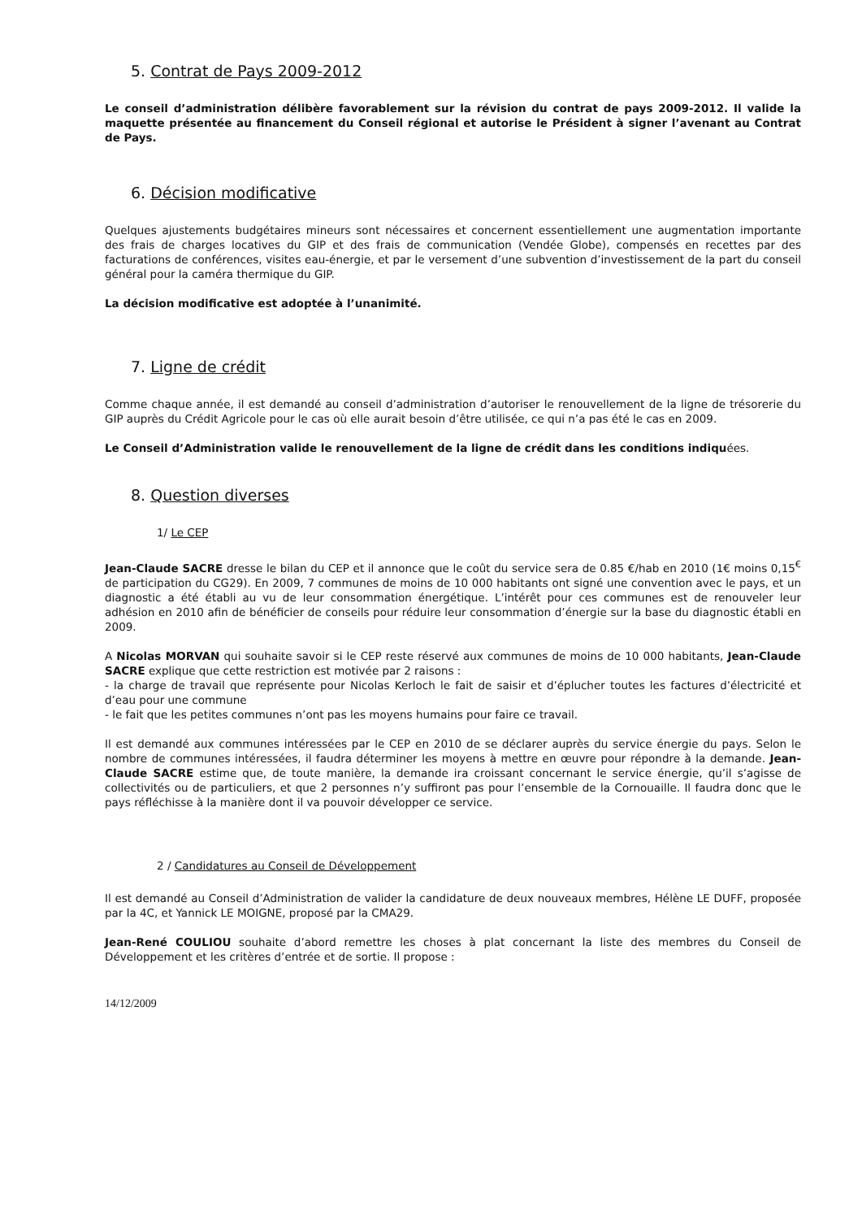5. Contrat de Pays 2009-2012
Le conseil d’administration délibère favorablement sur la révision du contrat de pays 2009-2012. Il valide la maquette présentée au financement du Conseil régional et autorise le Président à signer l’avenant au Contrat de Pays.
6. Décision modificative
Quelques ajustements budgétaires mineurs sont nécessaires et concernent essentiellement une augmentation importante des frais de charges locatives du GIP et des frais de communication (Vendée Globe), compensés en recettes par des facturations de conférences, visites eau-énergie, et par le versement d’une subvention d’investissement de la part du conseil général pour la caméra thermique du GIP.
La décision modificative est adoptée à l’unanimité.
7. Ligne de crédit
Comme chaque année, il est demandé au conseil d’administration d’autoriser le renouvellement de la ligne de trésorerie du GIP auprès du Crédit Agricole pour le cas où elle aurait besoin d’être utilisée, ce qui n’a pas été le cas en 2009.
Le Conseil d’Administration valide le renouvellement de la ligne de crédit dans les conditions indiquées.
8. Question diverses
1/ Le CEP
Jean-Claude SACRE dresse le bilan du CEP et il annonce que le coût du service sera de 0.85 €/hab en 2010 (1€ moins 0,15<sup>€</sup> de participation du CG29). En 2009, 7 communes de moins de 10 000 habitants ont signé une convention avec le pays, et un diagnostic a été établi au vu de leur consommation énergétique. L’intérêt pour ces communes est de renouveler leur adhésion en 2010 afin de bénéficier de conseils pour réduire leur consommation d’énergie sur la base du diagnostic établi en 2009.
A Nicolas MORVAN qui souhaite savoir si le CEP reste réservé aux communes de moins de 10 000 habitants, Jean-Claude SACRE explique que cette restriction est motivée par 2 raisons :
- la charge de travail que représente pour Nicolas Kerloch le fait de saisir et d’éplucher toutes les factures d’électricité et d’eau pour une commune
- le fait que les petites communes n’ont pas les moyens humains pour faire ce travail.
Il est demandé aux communes intéressées par le CEP en 2010 de se déclarer auprès du service énergie du pays. Selon le nombre de communes intéressées, il faudra déterminer les moyens à mettre en œuvre pour répondre à la demande. Jean-Claude SACRE estime que, de toute manière, la demande ira croissant concernant le service énergie, qu’il s’agisse de collectivités ou de particuliers, et que 2 personnes n’y suffiront pas pour l’ensemble de la Cornouaille. Il faudra donc que le pays réfléchisse à la manière dont il va pouvoir développer ce service.
2 / Candidatures au Conseil de Développement
Il est demandé au Conseil d’Administration de valider la candidature de deux nouveaux membres, Hélène LE DUFF, proposée par la 4C, et Yannick LE MOIGNE, proposé par la CMA29.
Jean-René COULIOU souhaite d’abord remettre les choses à plat concernant la liste des membres du Conseil de Développement et les critères d’entrée et de sortie. Il propose :
14/12/2009